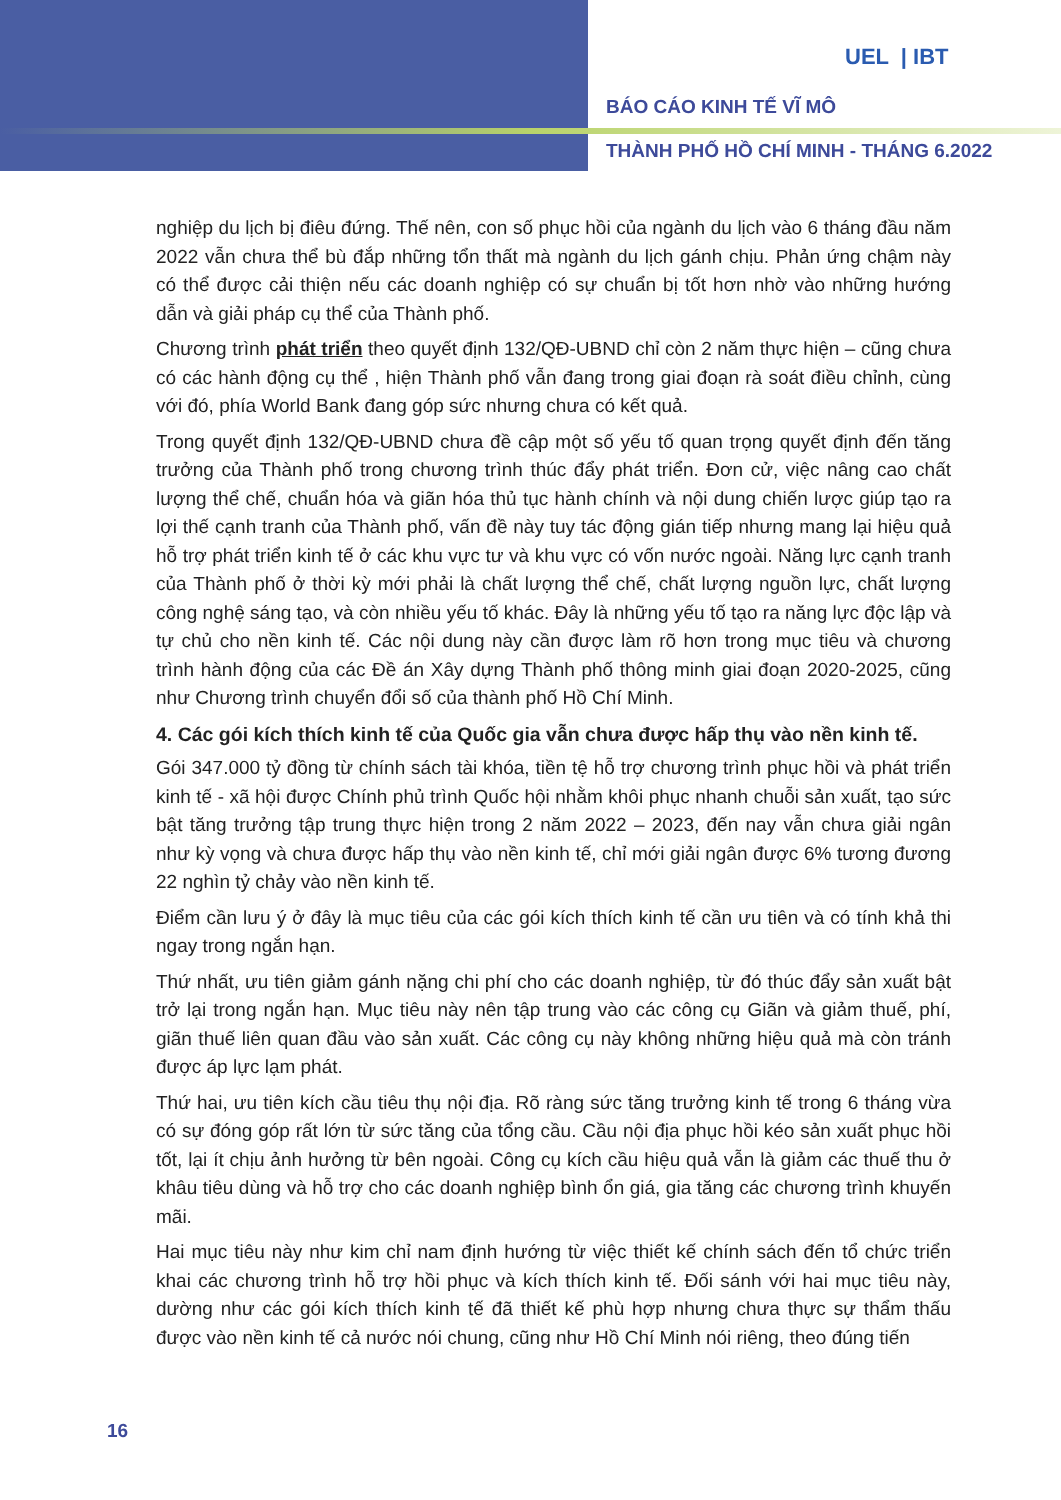UEL | IBT
BÁO CÁO KINH TẾ VĨ MÔ
THÀNH PHỐ HỒ CHÍ MINH - THÁNG 6.2022
nghiệp du lịch bị điêu đứng. Thế nên, con số phục hồi của ngành du lịch vào 6 tháng đầu năm 2022 vẫn chưa thể bù đắp những tổn thất mà ngành du lịch gánh chịu. Phản ứng chậm này có thể được cải thiện nếu các doanh nghiệp có sự chuẩn bị tốt hơn nhờ vào những hướng dẫn và giải pháp cụ thể của Thành phố.
Chương trình phát triển theo quyết định 132/QĐ-UBND chỉ còn 2 năm thực hiện – cũng chưa có các hành động cụ thể , hiện Thành phố vẫn đang trong giai đoạn rà soát điều chỉnh, cùng với đó, phía World Bank đang góp sức nhưng chưa có kết quả.
Trong quyết định 132/QĐ-UBND chưa đề cập một số yếu tố quan trọng quyết định đến tăng trưởng của Thành phố trong chương trình thúc đẩy phát triển. Đơn cử, việc nâng cao chất lượng thể chế, chuẩn hóa và giãn hóa thủ tục hành chính và nội dung chiến lược giúp tạo ra lợi thế cạnh tranh của Thành phố, vấn đề này tuy tác động gián tiếp nhưng mang lại hiệu quả hỗ trợ phát triển kinh tế ở các khu vực tư và khu vực có vốn nước ngoài. Năng lực cạnh tranh của Thành phố ở thời kỳ mới phải là chất lượng thể chế, chất lượng nguồn lực, chất lượng công nghệ sáng tạo, và còn nhiều yếu tố khác. Đây là những yếu tố tạo ra năng lực độc lập và tự chủ cho nền kinh tế. Các nội dung này cần được làm rõ hơn trong mục tiêu và chương trình hành động của các Đề án Xây dựng Thành phố thông minh giai đoạn 2020-2025, cũng như Chương trình chuyển đổi số của thành phố Hồ Chí Minh.
4. Các gói kích thích kinh tế của Quốc gia vẫn chưa được hấp thụ vào nền kinh tế.
Gói 347.000 tỷ đồng từ chính sách tài khóa, tiền tệ hỗ trợ chương trình phục hồi và phát triển kinh tế - xã hội được Chính phủ trình Quốc hội nhằm khôi phục nhanh chuỗi sản xuất, tạo sức bật tăng trưởng tập trung thực hiện trong 2 năm 2022 – 2023, đến nay vẫn chưa giải ngân như kỳ vọng và chưa được hấp thụ vào nền kinh tế, chỉ mới giải ngân được 6% tương đương 22 nghìn tỷ chảy vào nền kinh tế.
Điểm cần lưu ý ở đây là mục tiêu của các gói kích thích kinh tế cần ưu tiên và có tính khả thi ngay trong ngắn hạn.
Thứ nhất, ưu tiên giảm gánh nặng chi phí cho các doanh nghiệp, từ đó thúc đẩy sản xuất bật trở lại trong ngắn hạn. Mục tiêu này nên tập trung vào các công cụ Giãn và giảm thuế, phí, giãn thuế liên quan đầu vào sản xuất. Các công cụ này không những hiệu quả mà còn tránh được áp lực lạm phát.
Thứ hai, ưu tiên kích cầu tiêu thụ nội địa. Rõ ràng sức tăng trưởng kinh tế trong 6 tháng vừa có sự đóng góp rất lớn từ sức tăng của tổng cầu. Cầu nội địa phục hồi kéo sản xuất phục hồi tốt, lại ít chịu ảnh hưởng từ bên ngoài. Công cụ kích cầu hiệu quả vẫn là giảm các thuế thu ở khâu tiêu dùng và hỗ trợ cho các doanh nghiệp bình ổn giá, gia tăng các chương trình khuyến mãi.
Hai mục tiêu này như kim chỉ nam định hướng từ việc thiết kế chính sách đến tổ chức triển khai các chương trình hỗ trợ hồi phục và kích thích kinh tế. Đối sánh với hai mục tiêu này, dường như các gói kích thích kinh tế đã thiết kế phù hợp nhưng chưa thực sự thẩm thấu được vào nền kinh tế cả nước nói chung, cũng như Hồ Chí Minh nói riêng, theo đúng tiến
16